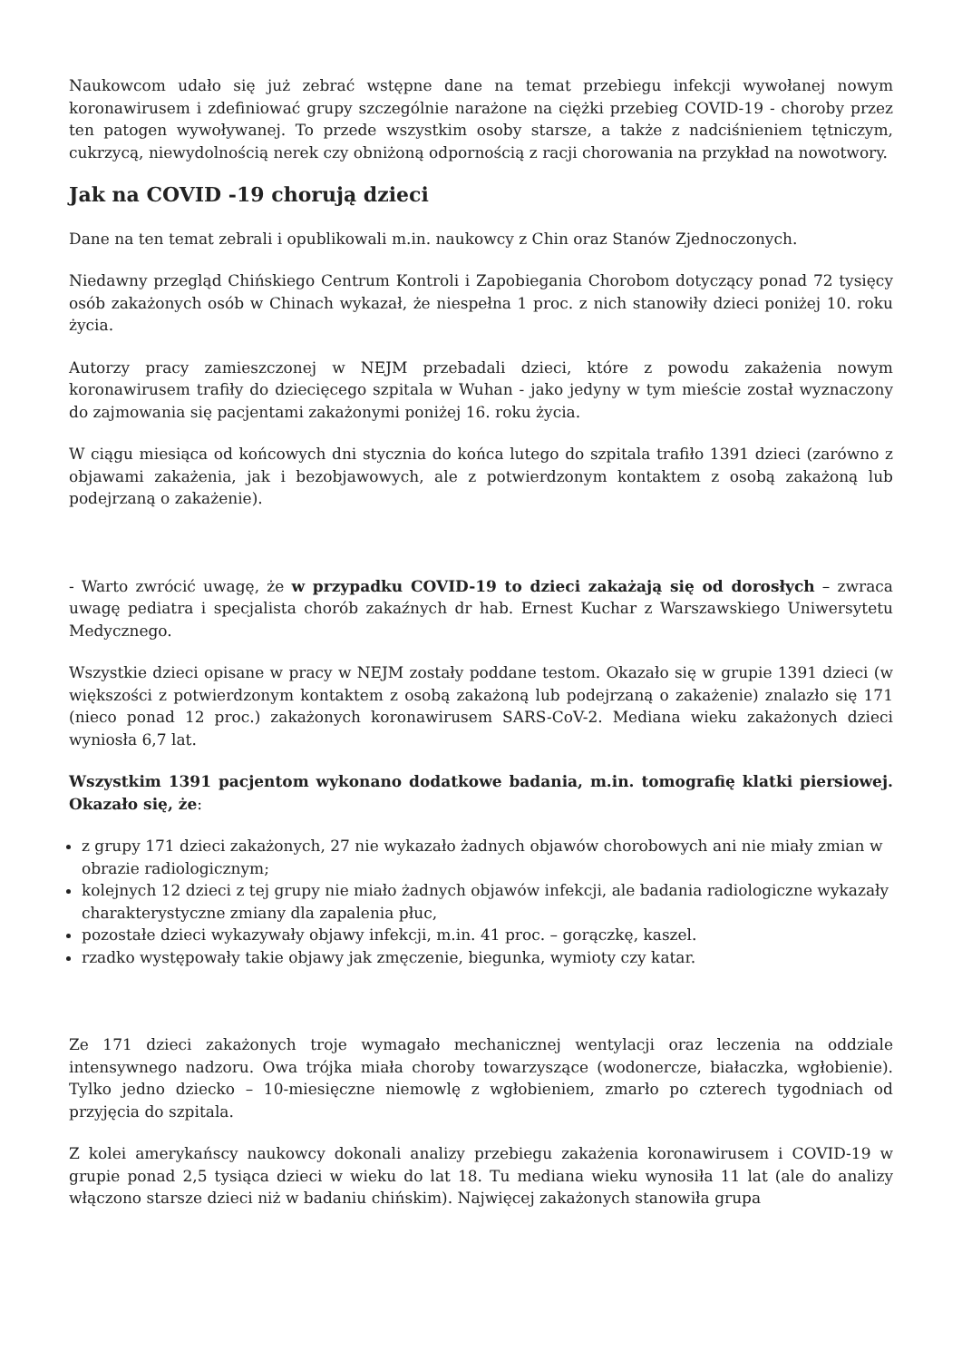Naukowcom udało się już zebrać wstępne dane na temat przebiegu infekcji wywołanej nowym koronawirusem i zdefiniować grupy szczególnie narażone na ciężki przebieg COVID-19 - choroby przez ten patogen wywoływanej. To przede wszystkim osoby starsze, a także z nadciśnieniem tętniczym, cukrzycą, niewydolnością nerek czy obniżoną odpornością z racji chorowania na przykład na nowotwory.
Jak na COVID -19 chorują dzieci
Dane na ten temat zebrali i opublikowali m.in. naukowcy z Chin oraz Stanów Zjednoczonych.
Niedawny przegląd Chińskiego Centrum Kontroli i Zapobiegania Chorobom dotyczący ponad 72 tysięcy osób zakażonych osób w Chinach wykazał, że niespełna 1 proc. z nich stanowiły dzieci poniżej 10. roku życia.
Autorzy pracy zamieszczonej w NEJM przebadali dzieci, które z powodu zakażenia nowym koronawirusem trafiły do dziecięcego szpitala w Wuhan - jako jedyny w tym mieście został wyznaczony do zajmowania się pacjentami zakażonymi poniżej 16. roku życia.
W ciągu miesiąca od końcowych dni stycznia do końca lutego do szpitala trafiło 1391 dzieci (zarówno z objawami zakażenia, jak i bezobjawowych, ale z potwierdzonym kontaktem z osobą zakażoną lub podejrzaną o zakażenie).
- Warto zwrócić uwagę, że w przypadku COVID-19 to dzieci zakażają się od dorosłych – zwraca uwagę pediatra i specjalista chorób zakaźnych dr hab. Ernest Kuchar z Warszawskiego Uniwersytetu Medycznego.
Wszystkie dzieci opisane w pracy w NEJM zostały poddane testom. Okazało się w grupie 1391 dzieci (w większości z potwierdzonym kontaktem z osobą zakażoną lub podejrzaną o zakażenie) znalazło się 171 (nieco ponad 12 proc.) zakażonych koronawirusem SARS-CoV-2. Mediana wieku zakażonych dzieci wyniosła 6,7 lat.
Wszystkim 1391 pacjentom wykonano dodatkowe badania, m.in. tomografię klatki piersiowej. Okazało się, że:
z grupy 171 dzieci zakażonych, 27 nie wykazało żadnych objawów chorobowych ani nie miały zmian w obrazie radiologicznym;
kolejnych 12 dzieci z tej grupy nie miało żadnych objawów infekcji, ale badania radiologiczne wykazały charakterystyczne zmiany dla zapalenia płuc,
pozostałe dzieci wykazywały objawy infekcji, m.in. 41 proc. – gorączkę, kaszel.
rzadko występowały takie objawy jak zmęczenie, biegunka, wymioty czy katar.
Ze 171 dzieci zakażonych troje wymagało mechanicznej wentylacji oraz leczenia na oddziale intensywnego nadzoru. Owa trójka miała choroby towarzyszące (wodonercze, białaczka, wgłobienie). Tylko jedno dziecko – 10-miesięczne niemowlę z wgłobieniem, zmarło po czterech tygodniach od przyjęcia do szpitala.
Z kolei amerykańscy naukowcy dokonali analizy przebiegu zakażenia koronawirusem i COVID-19 w grupie ponad 2,5 tysiąca dzieci w wieku do lat 18. Tu mediana wieku wynosiła 11 lat (ale do analizy włączono starsze dzieci niż w badaniu chińskim). Najwięcej zakażonych stanowiła grupa